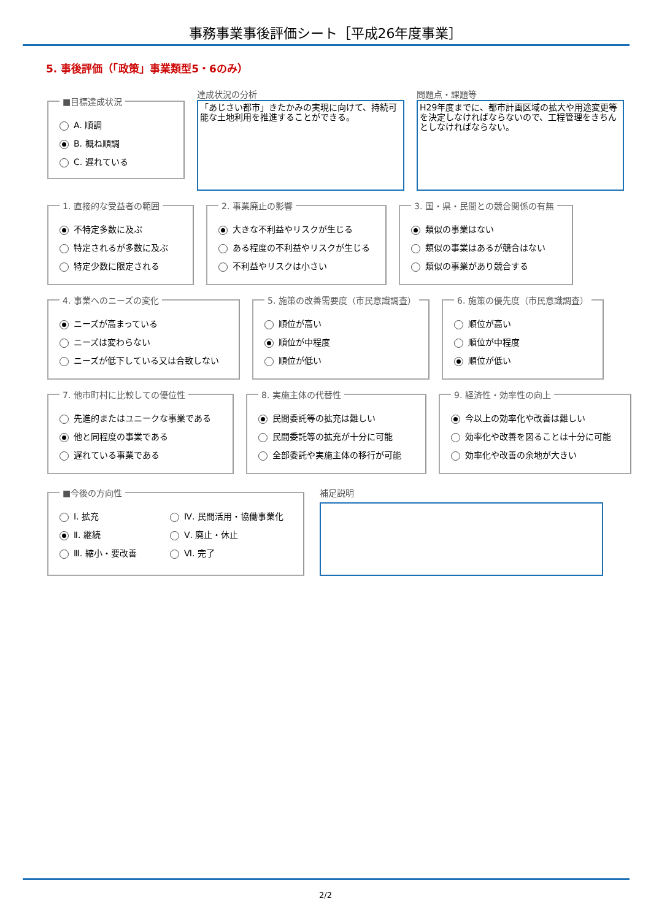事務事業事後評価シート［平成26年度事業］
5. 事後評価（「政策」事業類型5・6のみ）
■目標達成状況
A. 順調
B. 概ね順調
C. 遅れている
達成状況の分析
「あじさい都市」きたかみの実現に向けて、持続可能な土地利用を推進することができる。
問題点・課題等
H29年度までに、都市計画区域の拡大や用途変更等を決定しなければならないので、工程管理をきちんとしなければならない。
1. 直接的な受益者の範囲
不特定多数に及ぶ
特定されるが多数に及ぶ
特定少数に限定される
2. 事業廃止の影響
大きな不利益やリスクが生じる
ある程度の不利益やリスクが生じる
不利益やリスクは小さい
3. 国・県・民間との競合関係の有無
類似の事業はない
類似の事業はあるが競合はない
類似の事業があり競合する
4. 事業へのニーズの変化
ニーズが高まっている
ニーズは変わらない
ニーズが低下している又は合致しない
5. 施策の改善需要度（市民意識調査）
順位が高い
順位が中程度
順位が低い
6. 施策の優先度（市民意識調査）
順位が高い
順位が中程度
順位が低い
7. 他市町村に比較しての優位性
先進的またはユニークな事業である
他と同程度の事業である
遅れている事業である
8. 実施主体の代替性
民間委託等の拡充は難しい
民間委託等の拡充が十分に可能
全部委託や実施主体の移行が可能
9. 経済性・効率性の向上
今以上の効率化や改善は難しい
効率化や改善を図ることは十分に可能
効率化や改善の余地が大きい
■今後の方向性
Ⅰ. 拡充
Ⅱ. 継続
Ⅲ. 縮小・要改善
Ⅳ. 民間活用・協働事業化
Ⅴ. 廃止・休止
Ⅵ. 完了
補足説明
2/2